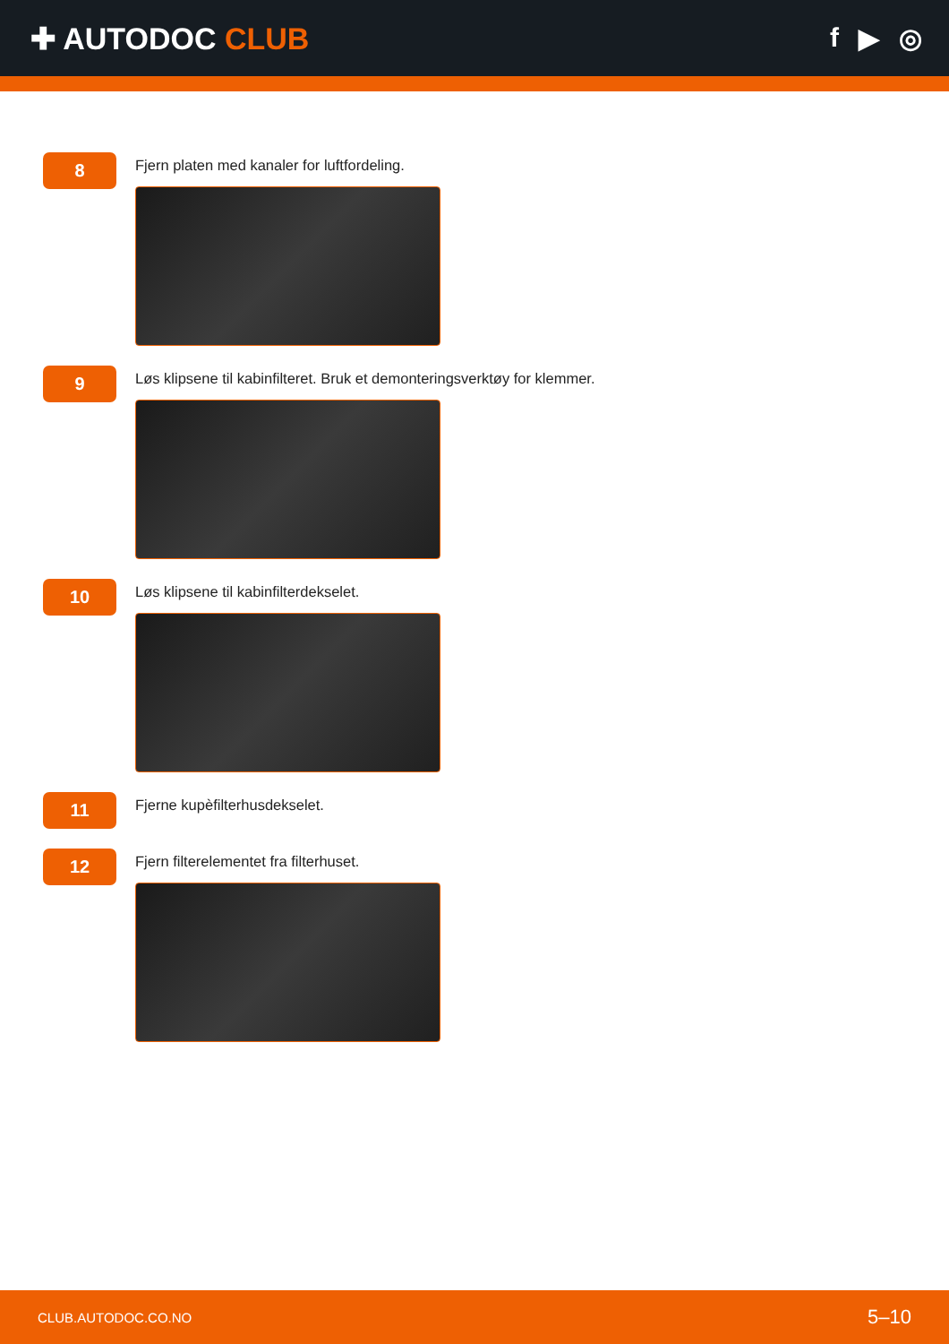✚ AUTODOC CLUB f ▶ ◎
8
Fjern platen med kanaler for luftfordeling.
9
Løs klipsene til kabinfilteret. Bruk et demonteringsverktøy for klemmer.
10
Løs klipsene til kabinfilterdekselet.
11
Fjerne kupèfilterhusdekselet.
12
Fjern filterelementet fra filterhuset.
CLUB.AUTODOC.CO.NO 5–10